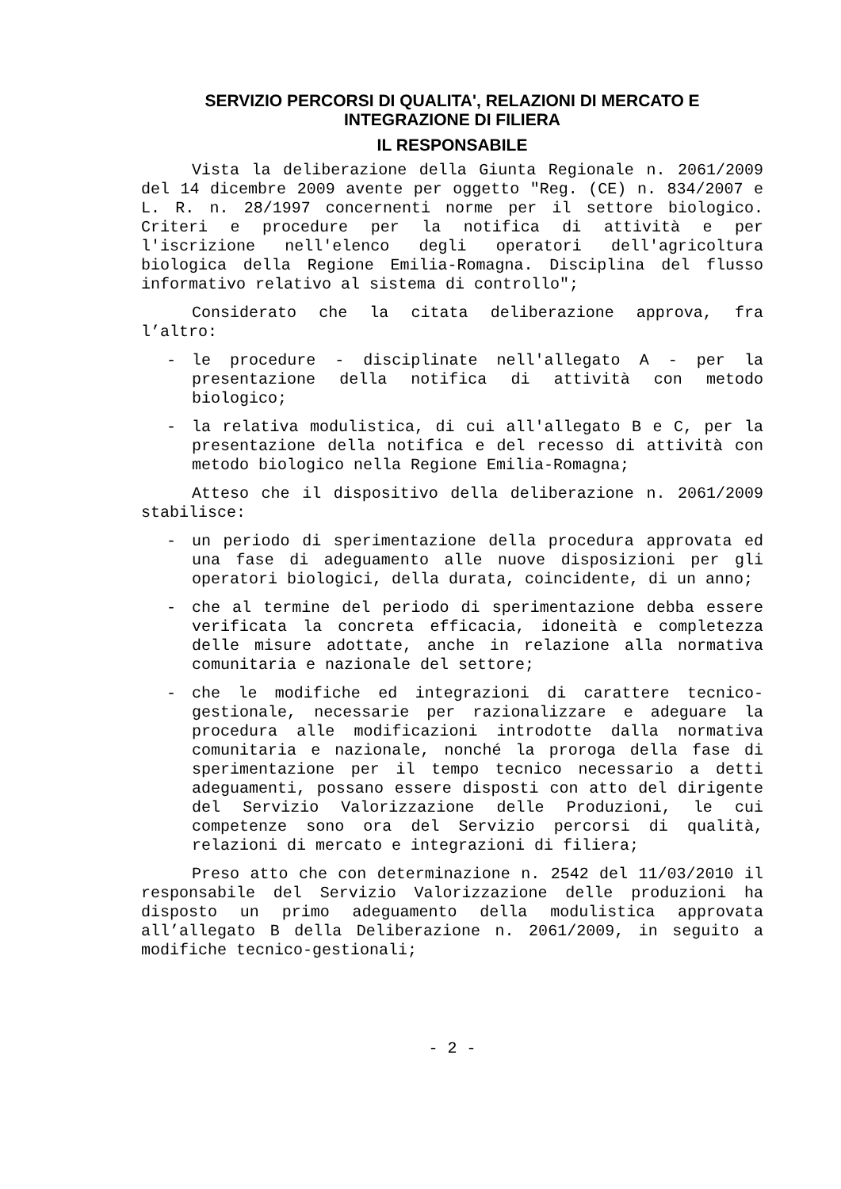SERVIZIO PERCORSI DI QUALITA', RELAZIONI DI MERCATO E INTEGRAZIONE DI FILIERA
IL RESPONSABILE
Vista la deliberazione della Giunta Regionale n. 2061/2009 del 14 dicembre 2009 avente per oggetto "Reg. (CE) n. 834/2007 e L. R. n. 28/1997 concernenti norme per il settore biologico. Criteri e procedure per la notifica di attività e per l'iscrizione nell'elenco degli operatori dell'agricoltura biologica della Regione Emilia-Romagna. Disciplina del flusso informativo relativo al sistema di controllo";
Considerato che la citata deliberazione approva, fra l’altro:
- le procedure - disciplinate nell'allegato A - per la presentazione della notifica di attività con metodo biologico;
- la relativa modulistica, di cui all'allegato B e C, per la presentazione della notifica e del recesso di attività con metodo biologico nella Regione Emilia-Romagna;
Atteso che il dispositivo della deliberazione n. 2061/2009 stabilisce:
- un periodo di sperimentazione della procedura approvata ed una fase di adeguamento alle nuove disposizioni per gli operatori biologici, della durata, coincidente, di un anno;
- che al termine del periodo di sperimentazione debba essere verificata la concreta efficacia, idoneità e completezza delle misure adottate, anche in relazione alla normativa comunitaria e nazionale del settore;
- che le modifiche ed integrazioni di carattere tecnico-gestionale, necessarie per razionalizzare e adeguare la procedura alle modificazioni introdotte dalla normativa comunitaria e nazionale, nonché la proroga della fase di sperimentazione per il tempo tecnico necessario a detti adeguamenti, possano essere disposti con atto del dirigente del Servizio Valorizzazione delle Produzioni, le cui competenze sono ora del Servizio percorsi di qualità, relazioni di mercato e integrazioni di filiera;
Preso atto che con determinazione n. 2542 del 11/03/2010 il responsabile del Servizio Valorizzazione delle produzioni ha disposto un primo adeguamento della modulistica approvata all’allegato B della Deliberazione n. 2061/2009, in seguito a modifiche tecnico-gestionali;
- 2 -